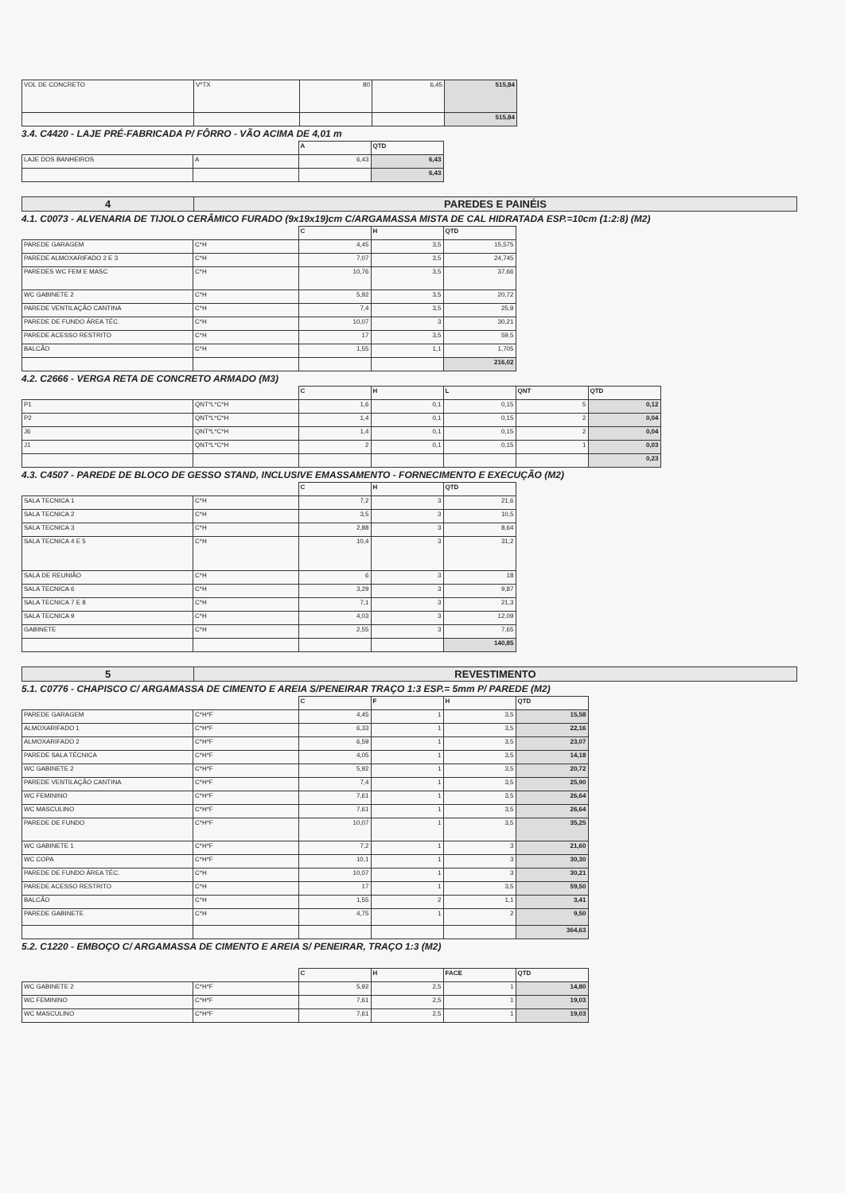| VOL DE CONCRETO | V*TX | 80 | 6,45 | 515,84 |
| | | | | 515,84 |
3.4. C4420 - LAJE PRÉ-FABRICADA P/ FÔRRO - VÃO ACIMA DE 4,01 m
| | | A | QTD |
| LAJE DOS BANHEIROS | A | 6,43 | 6,43 |
| | | | 6,43 |
| 4 | PAREDES E PAINÉIS |
4.1. C0073 - ALVENARIA DE TIJOLO CERÂMICO FURADO (9x19x19)cm C/ARGAMASSA MISTA DE CAL HIDRATADA ESP.=10cm (1:2:8) (M2)
| | | C | H | QTD |
| PAREDE GARAGEM | C*H | 4,45 | 3,5 | 15,575 |
| PAREDE ALMOXARIFADO 2 E 3 | C*H | 7,07 | 3,5 | 24,745 |
| PAREDES WC FEM E MASC | C*H | 10,76 | 3,5 | 37,66 |
| WC GABINETE 2 | C*H | 5,92 | 3,5 | 20,72 |
| PAREDE VENTILAÇÃO CANTINA | C*H | 7,4 | 3,5 | 25,9 |
| PAREDE DE FUNDO ÁREA TÉC. | C*H | 10,07 | 3 | 30,21 |
| PAREDE ACESSO RESTRITO | C*H | 17 | 3,5 | 59,5 |
| BALCÃO | C*H | 1,55 | 1,1 | 1,705 |
| | | | | 216,02 |
4.2. C2666 - VERGA RETA DE CONCRETO ARMADO (M3)
| | | C | H | L | QNT | QTD |
| P1 | QNT*L*C*H | 1,6 | 0,1 | 0,15 | 5 | 0,12 |
| P2 | QNT*L*C*H | 1,4 | 0,1 | 0,15 | 2 | 0,04 |
| J6 | QNT*L*C*H | 1,4 | 0,1 | 0,15 | 2 | 0,04 |
| J1 | QNT*L*C*H | 2 | 0,1 | 0,15 | 1 | 0,03 |
| | | | | | | 0,23 |
4.3. C4507 - PAREDE DE BLOCO DE GESSO STAND, INCLUSIVE EMASSAMENTO - FORNECIMENTO E EXECUÇÃO (M2)
| | | C | H | QTD |
| SALA TECNICA 1 | C*H | 7,2 | 3 | 21,6 |
| SALA TECNICA 2 | C*H | 3,5 | 3 | 10,5 |
| SALA TECNICA 3 | C*H | 2,88 | 3 | 8,64 |
| SALA TECNICA 4 E 5 | C*H | 10,4 | 3 | 31,2 |
| SALA DE REUNIÃO | C*H | 6 | 3 | 18 |
| SALA TECNICA 6 | C*H | 3,29 | 3 | 9,87 |
| SALA TECNICA 7 E 8 | C*H | 7,1 | 3 | 21,3 |
| SALA TECNICA 9 | C*H | 4,03 | 3 | 12,09 |
| GABINETE | C*H | 2,55 | 3 | 7,65 |
| | | | | 140,85 |
| 5 | REVESTIMENTO |
5.1. C0776 - CHAPISCO C/ ARGAMASSA DE CIMENTO E AREIA S/PENEIRAR TRAÇO 1:3 ESP.= 5mm P/ PAREDE (M2)
| | | C | F | H | QTD |
| PAREDE GARAGEM | C*H*F | 4,45 | 1 | 3,5 | 15,58 |
| ALMOXARIFADO 1 | C*H*F | 6,33 | 1 | 3,5 | 22,16 |
| ALMOXARIFADO 2 | C*H*F | 6,59 | 1 | 3,5 | 23,07 |
| PAREDE SALA TÉCNICA | C*H*F | 4,05 | 1 | 3,5 | 14,18 |
| WC GABINETE 2 | C*H*F | 5,92 | 1 | 3,5 | 20,72 |
| PAREDE VENTILAÇÃO CANTINA | C*H*F | 7,4 | 1 | 3,5 | 25,90 |
| WC FEMININO | C*H*F | 7,61 | 1 | 3,5 | 26,64 |
| WC MASCULINO | C*H*F | 7,61 | 1 | 3,5 | 26,64 |
| PAREDE DE FUNDO | C*H*F | 10,07 | 1 | 3,5 | 35,25 |
| WC GABINETE 1 | C*H*F | 7,2 | 1 | 3 | 21,60 |
| WC COPA | C*H*F | 10,1 | 1 | 3 | 30,30 |
| PAREDE DE FUNDO ÁREA TÉC. | C*H | 10,07 | 1 | 3 | 30,21 |
| PAREDE ACESSO RESTRITO | C*H | 17 | 1 | 3,5 | 59,50 |
| BALCÃO | C*H | 1,55 | 2 | 1,1 | 3,41 |
| PAREDE GABINETE | C*H | 4,75 | 1 | 2 | 9,50 |
| | | | | | 364,63 |
5.2. C1220 - EMBOÇO C/ ARGAMASSA DE CIMENTO E AREIA S/ PENEIRAR, TRAÇO 1:3 (M2)
| | | C | H | FACE | QTD |
| WC GABINETE 2 | C*H*F | 5,92 | 2,5 | 1 | 14,80 |
| WC FEMININO | C*H*F | 7,61 | 2,5 | 1 | 19,03 |
| WC MASCULINO | C*H*F | 7,61 | 2,5 | 1 | 19,03 |